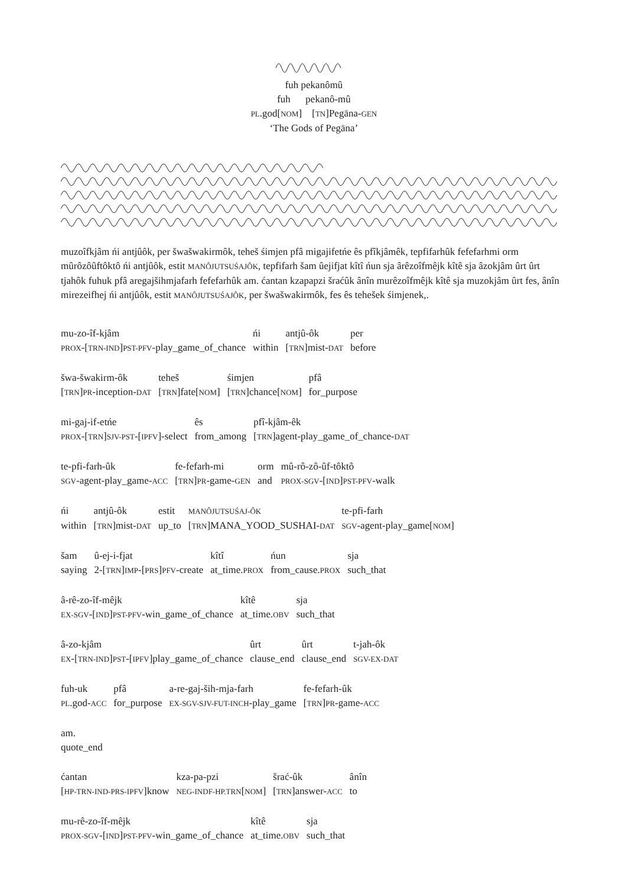fuh pekanômû
fuh pekanô-mû
PL.god[NOM] [TN]Pegāna-GEN
‘The Gods of Pegāna’
muzoîfkjâm ńi antjûôk, per šwašwakirmôk, teheš śimjen pfâ migajifetńe ês pfîkjâmêk, tepfifarhûk fefefarhmi orm mûrôzôûftôktô ńi antjûôk, estit MANÔJUTSUŚAJÔK, tepfifarh šam ûejifjat kîtî ńun sja ârêzoîfmêjk kîtê sja âzokjâm ûrt ûrt tjahôk fuhuk pfâ aregajšihmjafarh fefefarhûk am. ćantan kzapapzi šraćûk ânîn murêzoîfmêjk kîtê sja muzokjâm ûrt fes, ânîn mirezeifhej ńi antjûôk, estit MANÔJUTSUŚAJÔK, per šwašwakirmôk, fes ês tehešek śimjenek,.
| mu-zo-îf-kjâm | ńi | antjû-ôk | per |
| PROX -[ TRN-IND ] PST-PFV -play_game_of_chance | within | [ TRN ]mist- DAT | before |
| šwa-šwakirm-ôk | teheš | śimjen | pfâ |
| [ TRN ] PR -inception- DAT | [ TRN ]fate[ NOM ] | [ TRN ]chance[ NOM ] | for_purpose |
| mi-gaj-if-etńe | ês | pfî-kjâm-êk |
| PROX -[ TRN ] SJV-PST -[ IPFV ]-select | from_among | [ TRN ]agent-play_game_of_chance- DAT |
| te-pfi-farh-ûk | fe-fefarh-mi | orm | mû-rô-zô-ûf-tôktô |
| SGV -agent-play_game- ACC | [ TRN ] PR -game- GEN | and | PROX-SGV -[ IND ] PST-PFV -walk |
| ńi | antjû-ôk | estit | MANÔJUTSUŚAJ-ÔK | te-pfi-farh |
| within | [ TRN ]mist- DAT | up_to | [ TRN ]MANA_YOOD_SUSHAI- DAT | SGV -agent-play_game[ NOM ] |
| šam | û-ej-i-fjat | kîtî | ńun | sja |
| saying | 2-[ TRN ] IMP -[ PRS ] PFV -create | at_time. PROX | from_cause. PROX | such_that |
| â-rê-zo-îf-mêjk | kîtê | sja |
| EX-SGV -[ IND ] PST-PFV -win_game_of_chance | at_time. OBV | such_that |
| â-zo-kjâm | ûrt | ûrt | t-jah-ôk |
| EX -[ TRN-IND ] PST -[ IPFV ]play_game_of_chance | clause_end | clause_end | SGV-EX-DAT |
| fuh-uk | pfâ | a-re-gaj-ših-mja-farh | fe-fefarh-ûk |
| PL .god- ACC | for_purpose | EX-SGV-SJV-FUT-INCH -play_game | [ TRN ] PR -game- ACC |
| am. |
| quote_end |
| ćantan | kza-pa-pzi | šrać-ûk | ânîn |
| [ HP-TRN-IND-PRS-IPFV ]know | NEG-INDF-HP.TRN [ NOM ] | [ TRN ]answer- ACC | to |
| mu-rê-zo-îf-mêjk | kîtê | sja |
| PROX-SGV -[ IND ] PST-PFV -win_game_of_chance | at_time. OBV | such_that |